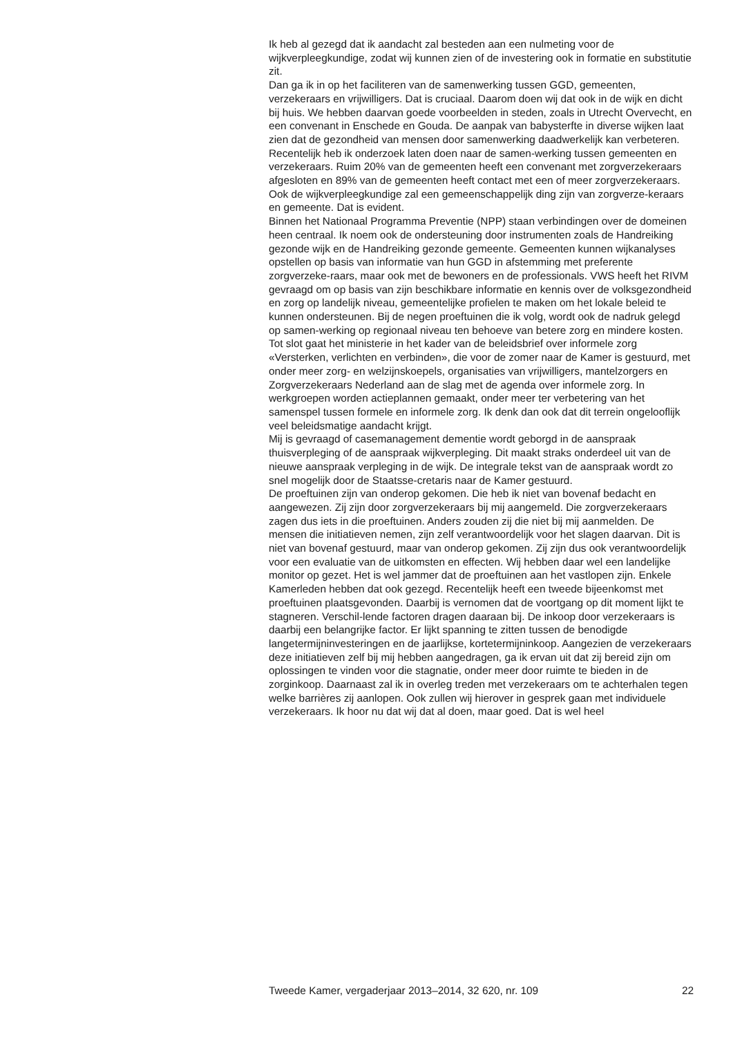Ik heb al gezegd dat ik aandacht zal besteden aan een nulmeting voor de wijkverpleegkundige, zodat wij kunnen zien of de investering ook in formatie en substitutie zit.
Dan ga ik in op het faciliteren van de samenwerking tussen GGD, gemeenten, verzekeraars en vrijwilligers. Dat is cruciaal. Daarom doen wij dat ook in de wijk en dicht bij huis. We hebben daarvan goede voorbeelden in steden, zoals in Utrecht Overvecht, en een convenant in Enschede en Gouda. De aanpak van babysterfte in diverse wijken laat zien dat de gezondheid van mensen door samenwerking daadwerkelijk kan verbeteren. Recentelijk heb ik onderzoek laten doen naar de samen-werking tussen gemeenten en verzekeraars. Ruim 20% van de gemeenten heeft een convenant met zorgverzekeraars afgesloten en 89% van de gemeenten heeft contact met een of meer zorgverzekeraars. Ook de wijkverpleegkundige zal een gemeenschappelijk ding zijn van zorgverze-keraars en gemeente. Dat is evident.
Binnen het Nationaal Programma Preventie (NPP) staan verbindingen over de domeinen heen centraal. Ik noem ook de ondersteuning door instrumenten zoals de Handreiking gezonde wijk en de Handreiking gezonde gemeente. Gemeenten kunnen wijkanalyses opstellen op basis van informatie van hun GGD in afstemming met preferente zorgverzeke-raars, maar ook met de bewoners en de professionals. VWS heeft het RIVM gevraagd om op basis van zijn beschikbare informatie en kennis over de volksgezondheid en zorg op landelijk niveau, gemeentelijke profielen te maken om het lokale beleid te kunnen ondersteunen. Bij de negen proeftuinen die ik volg, wordt ook de nadruk gelegd op samen-werking op regionaal niveau ten behoeve van betere zorg en mindere kosten.
Tot slot gaat het ministerie in het kader van de beleidsbrief over informele zorg «Versterken, verlichten en verbinden», die voor de zomer naar de Kamer is gestuurd, met onder meer zorg- en welzijnskoepels, organisaties van vrijwilligers, mantelzorgers en Zorgverzekeraars Nederland aan de slag met de agenda over informele zorg. In werkgroepen worden actieplannen gemaakt, onder meer ter verbetering van het samenspel tussen formele en informele zorg. Ik denk dan ook dat dit terrein ongelooflijk veel beleidsmatige aandacht krijgt.
Mij is gevraagd of casemanagement dementie wordt geborgd in de aanspraak thuisverpleging of de aanspraak wijkverpleging. Dit maakt straks onderdeel uit van de nieuwe aanspraak verpleging in de wijk. De integrale tekst van de aanspraak wordt zo snel mogelijk door de Staatsse-cretaris naar de Kamer gestuurd.
De proeftuinen zijn van onderop gekomen. Die heb ik niet van bovenaf bedacht en aangewezen. Zij zijn door zorgverzekeraars bij mij aangemeld. Die zorgverzekeraars zagen dus iets in die proeftuinen. Anders zouden zij die niet bij mij aanmelden. De mensen die initiatieven nemen, zijn zelf verantwoordelijk voor het slagen daarvan. Dit is niet van bovenaf gestuurd, maar van onderop gekomen. Zij zijn dus ook verantwoordelijk voor een evaluatie van de uitkomsten en effecten. Wij hebben daar wel een landelijke monitor op gezet. Het is wel jammer dat de proeftuinen aan het vastlopen zijn. Enkele Kamerleden hebben dat ook gezegd. Recentelijk heeft een tweede bijeenkomst met proeftuinen plaatsgevonden. Daarbij is vernomen dat de voortgang op dit moment lijkt te stagneren. Verschil-lende factoren dragen daaraan bij. De inkoop door verzekeraars is daarbij een belangrijke factor. Er lijkt spanning te zitten tussen de benodigde langetermijninvesteringen en de jaarlijkse, kortetermijninkoop. Aangezien de verzekeraars deze initiatieven zelf bij mij hebben aangedragen, ga ik ervan uit dat zij bereid zijn om oplossingen te vinden voor die stagnatie, onder meer door ruimte te bieden in de zorginkoop. Daarnaast zal ik in overleg treden met verzekeraars om te achterhalen tegen welke barrières zij aanlopen. Ook zullen wij hierover in gesprek gaan met individuele verzekeraars. Ik hoor nu dat wij dat al doen, maar goed. Dat is wel heel
Tweede Kamer, vergaderjaar 2013–2014, 32 620, nr. 109 22